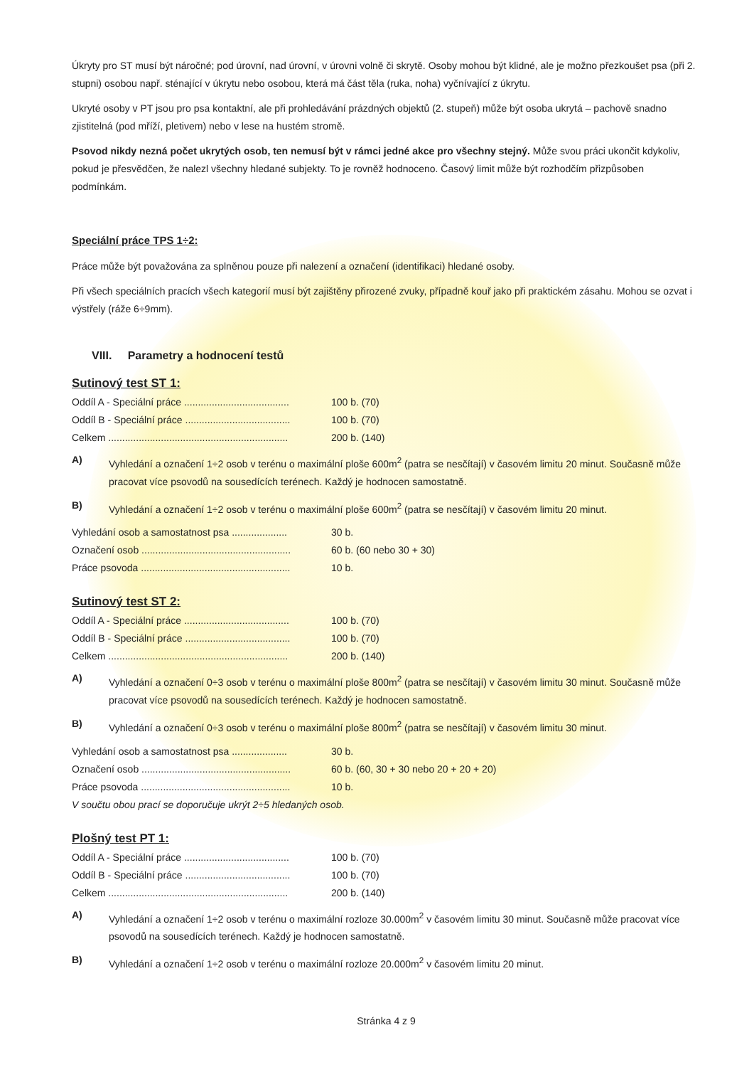Úkryty pro ST musí být náročné; pod úrovní, nad úrovní, v úrovni volně či skrytě. Osoby mohou být klidné, ale je možno přezkoušet psa (při 2. stupni) osobou např. sténající v úkrytu nebo osobou, která má část těla (ruka, noha) vyčnívající z úkrytu.
Ukryté osoby v PT jsou pro psa kontaktní, ale při prohledávání prázdných objektů (2. stupeň) může být osoba ukrytá – pachově snadno zjistitelná (pod mříží, pletivem) nebo v lese na hustém stromě.
Psovod nikdy nezná počet ukrytých osob, ten nemusí být v rámci jedné akce pro všechny stejný. Může svou práci ukončit kdykoliv, pokud je přesvědčen, že nalezl všechny hledané subjekty. To je rovněž hodnoceno. Časový limit může být rozhodčím přizpůsoben podmínkám.
Speciální práce TPS 1÷2:
Práce může být považována za splněnou pouze při nalezení a označení (identifikaci) hledané osoby.
Při všech speciálních pracích všech kategorií musí být zajištěny přirozené zvuky, případně kouř jako při praktickém zásahu. Mohou se ozvat i výstřely (ráže 6÷9mm).
VIII. Parametry a hodnocení testů
Sutinový test ST 1:
| Oddíl A - Speciální práce ...................................... | 100 b. (70) |
| Oddíl B - Speciální práce ...................................... | 100 b. (70) |
| Celkem ................................................................. | 200 b. (140) |
A) Vyhledání a označení 1÷2 osob v terénu o maximální ploše 600m<sup>2</sup> (patra se nesčítají) v časovém limitu 20 minut. Současně může pracovat více psovodů na sousedících terénech. Každý je hodnocen samostatně.
B) Vyhledání a označení 1÷2 osob v terénu o maximální ploše 600m<sup>2</sup> (patra se nesčítají) v časovém limitu 20 minut.
| Vyhledání osob a samostatnost psa .................... | 30 b. |
| Označení osob ...................................................... | 60 b. (60 nebo 30 + 30) |
| Práce psovoda ...................................................... | 10 b. |
Sutinový test ST 2:
| Oddíl A - Speciální práce ...................................... | 100 b. (70) |
| Oddíl B - Speciální práce ...................................... | 100 b. (70) |
| Celkem ................................................................. | 200 b. (140) |
A) Vyhledání a označení 0÷3 osob v terénu o maximální ploše 800m<sup>2</sup> (patra se nesčítají) v časovém limitu 30 minut. Současně může pracovat více psovodů na sousedících terénech. Každý je hodnocen samostatně.
B) Vyhledání a označení 0÷3 osob v terénu o maximální ploše 800m<sup>2</sup> (patra se nesčítají) v časovém limitu 30 minut.
| Vyhledání osob a samostatnost psa .................... | 30 b. |
| Označení osob ...................................................... | 60 b. (60, 30 + 30 nebo 20 + 20 + 20) |
| Práce psovoda ...................................................... | 10 b. |
V součtu obou prací se doporučuje ukrýt 2÷5 hledaných osob.
Plošný test PT 1:
| Oddíl A - Speciální práce ...................................... | 100 b. (70) |
| Oddíl B - Speciální práce ...................................... | 100 b. (70) |
| Celkem ................................................................. | 200 b. (140) |
A) Vyhledání a označení 1÷2 osob v terénu o maximální rozloze 30.000m<sup>2</sup> v časovém limitu 30 minut. Současně může pracovat více psovodů na sousedících terénech. Každý je hodnocen samostatně.
B) Vyhledání a označení 1÷2 osob v terénu o maximální rozloze 20.000m<sup>2</sup> v časovém limitu 20 minut.
Stránka 4 z 9